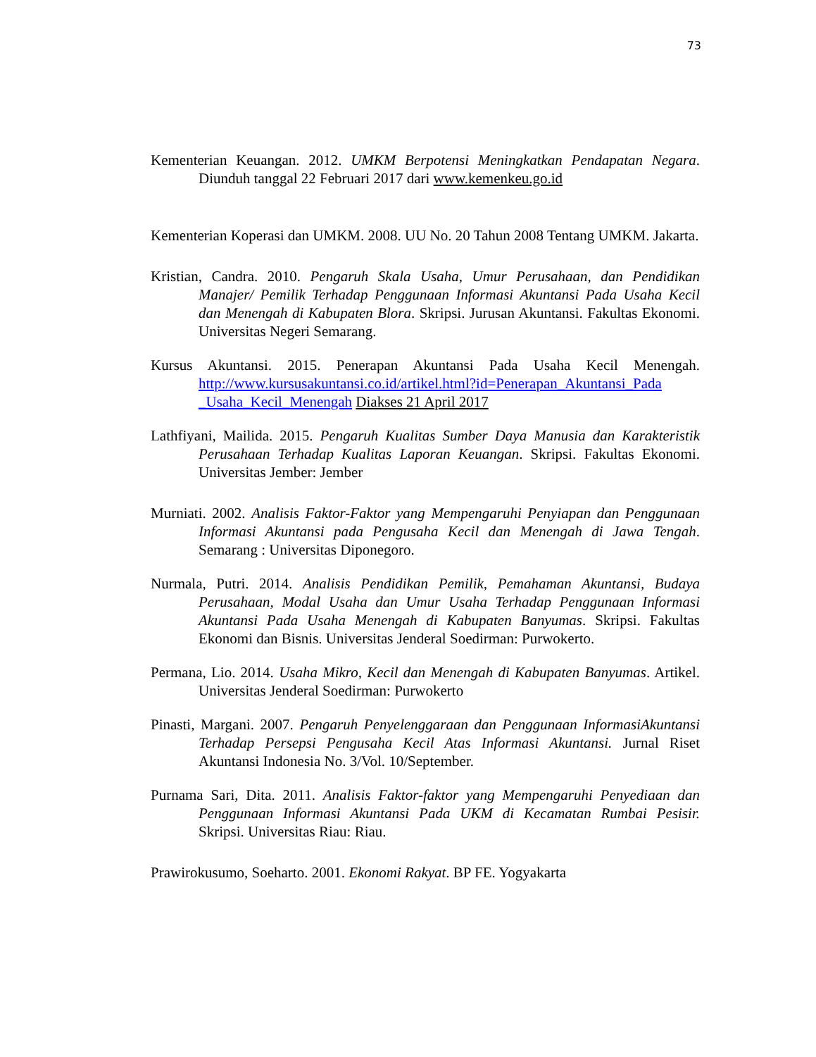73
Kementerian Keuangan. 2012. UMKM Berpotensi Meningkatkan Pendapatan Negara. Diunduh tanggal 22 Februari 2017 dari www.kemenkeu.go.id
Kementerian Koperasi dan UMKM. 2008. UU No. 20 Tahun 2008 Tentang UMKM. Jakarta.
Kristian, Candra. 2010. Pengaruh Skala Usaha, Umur Perusahaan, dan Pendidikan Manajer/ Pemilik Terhadap Penggunaan Informasi Akuntansi Pada Usaha Kecil dan Menengah di Kabupaten Blora. Skripsi. Jurusan Akuntansi. Fakultas Ekonomi. Universitas Negeri Semarang.
Kursus Akuntansi. 2015. Penerapan Akuntansi Pada Usaha Kecil Menengah. http://www.kursusakuntansi.co.id/artikel.html?id=Penerapan_Akuntansi_Pada _Usaha_Kecil_Menengah Diakses 21 April 2017
Lathfiyani, Mailida. 2015. Pengaruh Kualitas Sumber Daya Manusia dan Karakteristik Perusahaan Terhadap Kualitas Laporan Keuangan. Skripsi. Fakultas Ekonomi. Universitas Jember: Jember
Murniati. 2002. Analisis Faktor-Faktor yang Mempengaruhi Penyiapan dan Penggunaan Informasi Akuntansi pada Pengusaha Kecil dan Menengah di Jawa Tengah. Semarang : Universitas Diponegoro.
Nurmala, Putri. 2014. Analisis Pendidikan Pemilik, Pemahaman Akuntansi, Budaya Perusahaan, Modal Usaha dan Umur Usaha Terhadap Penggunaan Informasi Akuntansi Pada Usaha Menengah di Kabupaten Banyumas. Skripsi. Fakultas Ekonomi dan Bisnis. Universitas Jenderal Soedirman: Purwokerto.
Permana, Lio. 2014. Usaha Mikro, Kecil dan Menengah di Kabupaten Banyumas. Artikel. Universitas Jenderal Soedirman: Purwokerto
Pinasti, Margani. 2007. Pengaruh Penyelenggaraan dan Penggunaan InformasiAkuntansi Terhadap Persepsi Pengusaha Kecil Atas Informasi Akuntansi. Jurnal Riset Akuntansi Indonesia No. 3/Vol. 10/September.
Purnama Sari, Dita. 2011. Analisis Faktor-faktor yang Mempengaruhi Penyediaan dan Penggunaan Informasi Akuntansi Pada UKM di Kecamatan Rumbai Pesisir. Skripsi. Universitas Riau: Riau.
Prawirokusumo, Soeharto. 2001. Ekonomi Rakyat. BP FE. Yogyakarta